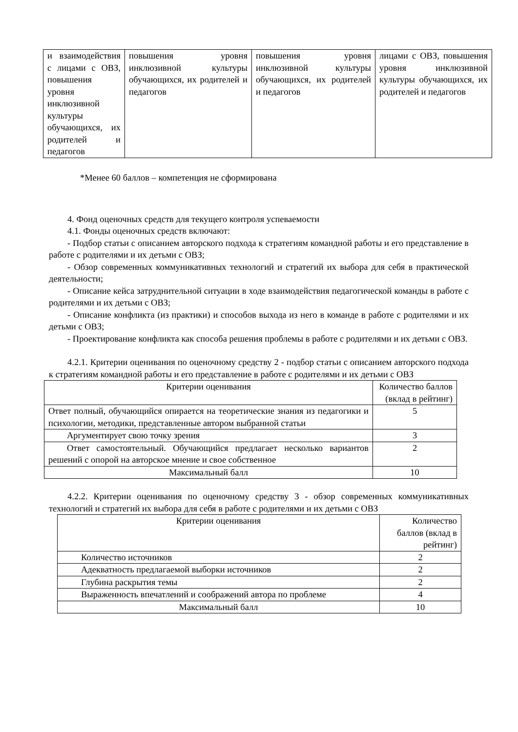| и взаимодействия с лицами с ОВЗ, повышения уровня инклюзивной культуры обучающихся, их родителей и педагогов | повышения уровня инклюзивной культуры обучающихся, их родителей и педагогов | повышения уровня инклюзивной культуры обучающихся, их родителей и педагогов | лицами с ОВЗ, повышения уровня инклюзивной культуры обучающихся, их родителей и педагогов |
*Менее 60 баллов – компетенция не сформирована
4. Фонд оценочных средств для текущего контроля успеваемости
4.1. Фонды оценочных средств включают:
- Подбор статьи с описанием авторского подхода к стратегиям командной работы и его представление в работе с родителями и их детьми с ОВЗ;
- Обзор современных коммуникативных технологий и стратегий их выбора для себя в практической деятельности;
- Описание кейса затруднительной ситуации в ходе взаимодействия педагогической команды в работе с родителями и их детьми с ОВЗ;
- Описание конфликта (из практики) и способов выхода из него в команде в работе с родителями и их детьми с ОВЗ;
- Проектирование конфликта как способа решения проблемы в работе с родителями и их детьми с ОВЗ.
4.2.1. Критерии оценивания по оценочному средству 2 - подбор статьи с описанием авторского подхода к стратегиям командной работы и его представление в работе с родителями и их детьми с ОВЗ
| Критерии оценивания | Количество баллов (вклад в рейтинг) |
| Ответ полный, обучающийся опирается на теоретические знания из педагогики и психологии, методики, представленные автором выбранной статьи | 5 |
| Аргументирует свою точку зрения | 3 |
| Ответ самостоятельный. Обучающийся предлагает несколько вариантов решений с опорой на авторское мнение и свое собственное | 2 |
| Максимальный балл | 10 |
4.2.2. Критерии оценивания по оценочному средству 3 - обзор современных коммуникативных технологий и стратегий их выбора для себя в работе с родителями и их детьми с ОВЗ
| Критерии оценивания | Количество баллов (вклад в рейтинг) |
| Количество источников | 2 |
| Адекватность предлагаемой выборки источников | 2 |
| Глубина раскрытия темы | 2 |
| Выраженность впечатлений и соображений автора по проблеме | 4 |
| Максимальный балл | 10 |